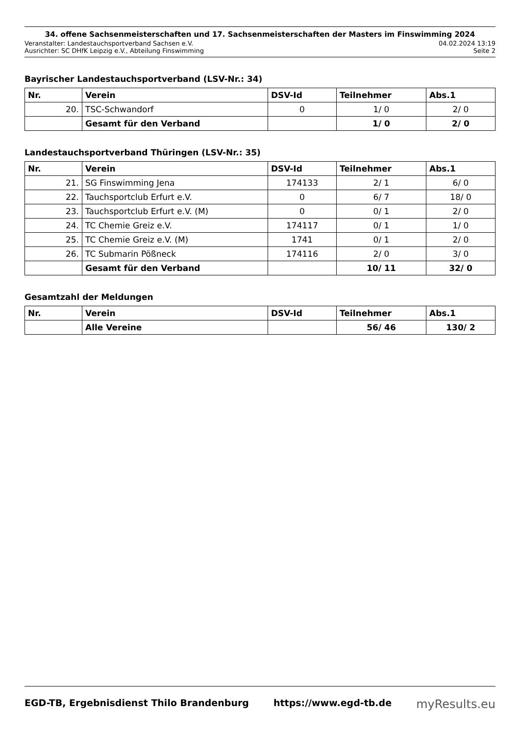34. offene Sachsenmeisterschaften und 17. Sachsenmeisterschaften der Masters im Finswimming 2024
Veranstalter: Landestauchsportverband Sachsen e.V. 04.02.2024 13:19
Ausrichter: SC DHfK Leipzig e.V., Abteilung Finswimming Seite 2
Bayrischer Landestauchsportverband (LSV-Nr.: 34)
| Nr. | Verein | DSV-Id | Teilnehmer | Abs.1 |
| --- | --- | --- | --- | --- |
| 20. | TSC-Schwandorf | 0 | 1/ 0 | 2/ 0 |
| | Gesamt für den Verband | | 1/ 0 | 2/ 0 |
Landestauchsportverband Thüringen (LSV-Nr.: 35)
| Nr. | Verein | DSV-Id | Teilnehmer | Abs.1 |
| --- | --- | --- | --- | --- |
| 21. | SG Finswimming Jena | 174133 | 2/ 1 | 6/ 0 |
| 22. | Tauchsportclub Erfurt e.V. | 0 | 6/ 7 | 18/ 0 |
| 23. | Tauchsportclub Erfurt e.V. (M) | 0 | 0/ 1 | 2/ 0 |
| 24. | TC Chemie Greiz e.V. | 174117 | 0/ 1 | 1/ 0 |
| 25. | TC Chemie Greiz e.V. (M) | 1741 | 0/ 1 | 2/ 0 |
| 26. | TC Submarin Pößneck | 174116 | 2/ 0 | 3/ 0 |
| | Gesamt für den Verband | | 10/ 11 | 32/ 0 |
Gesamtzahl der Meldungen
| Nr. | Verein | DSV-Id | Teilnehmer | Abs.1 |
| --- | --- | --- | --- | --- |
| | Alle Vereine | | 56/ 46 | 130/ 2 |
EGD-TB, Ergebnisdienst Thilo Brandenburg https://www.egd-tb.de myResults.eu